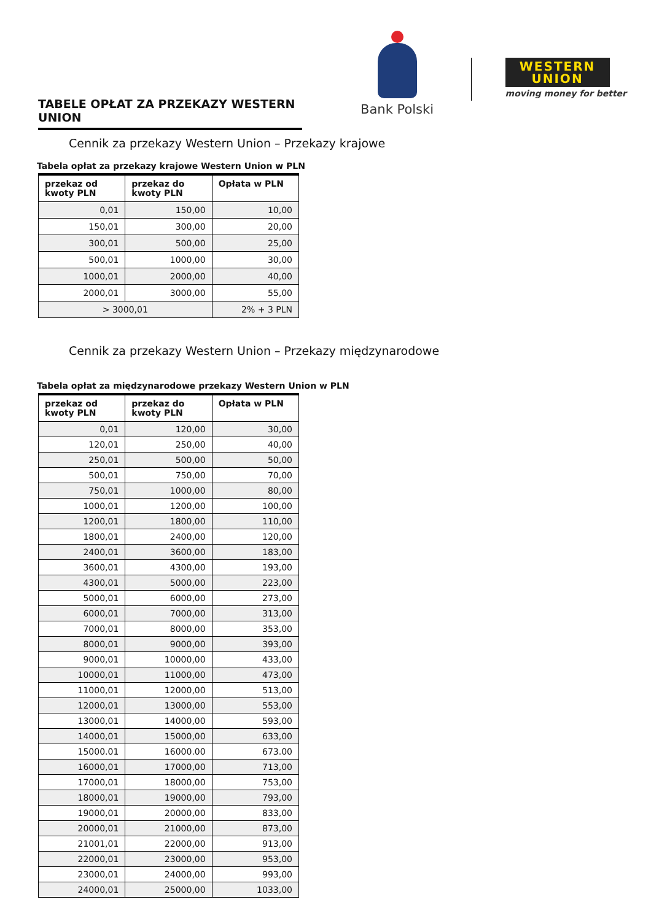TABELE OPŁAT ZA PRZEKAZY WESTERN UNION
Bank Polski
WESTERN UNION
moving money for better
Cennik za przekazy Western Union – Przekazy krajowe
Tabela opłat za przekazy krajowe Western Union w PLN
| przekaz od kwoty PLN | przekaz do kwoty PLN | Opłata w PLN |
| --- | --- | --- |
| 0,01 | 150,00 | 10,00 |
| 150,01 | 300,00 | 20,00 |
| 300,01 | 500,00 | 25,00 |
| 500,01 | 1000,00 | 30,00 |
| 1000,01 | 2000,00 | 40,00 |
| 2000,01 | 3000,00 | 55,00 |
| > 3000,01 | | 2% + 3 PLN |
Cennik za przekazy Western Union – Przekazy międzynarodowe
Tabela opłat za międzynarodowe przekazy Western Union w PLN
| przekaz od kwoty PLN | przekaz do kwoty PLN | Opłata w PLN |
| --- | --- | --- |
| 0,01 | 120,00 | 30,00 |
| 120,01 | 250,00 | 40,00 |
| 250,01 | 500,00 | 50,00 |
| 500,01 | 750,00 | 70,00 |
| 750,01 | 1000,00 | 80,00 |
| 1000,01 | 1200,00 | 100,00 |
| 1200,01 | 1800,00 | 110,00 |
| 1800,01 | 2400,00 | 120,00 |
| 2400,01 | 3600,00 | 183,00 |
| 3600,01 | 4300,00 | 193,00 |
| 4300,01 | 5000,00 | 223,00 |
| 5000,01 | 6000,00 | 273,00 |
| 6000,01 | 7000,00 | 313,00 |
| 7000,01 | 8000,00 | 353,00 |
| 8000,01 | 9000,00 | 393,00 |
| 9000,01 | 10000,00 | 433,00 |
| 10000,01 | 11000,00 | 473,00 |
| 11000,01 | 12000,00 | 513,00 |
| 12000,01 | 13000,00 | 553,00 |
| 13000,01 | 14000,00 | 593,00 |
| 14000,01 | 15000,00 | 633,00 |
| 15000.01 | 16000.00 | 673.00 |
| 16000,01 | 17000,00 | 713,00 |
| 17000,01 | 18000,00 | 753,00 |
| 18000,01 | 19000,00 | 793,00 |
| 19000,01 | 20000,00 | 833,00 |
| 20000,01 | 21000,00 | 873,00 |
| 21001,01 | 22000,00 | 913,00 |
| 22000,01 | 23000,00 | 953,00 |
| 23000,01 | 24000,00 | 993,00 |
| 24000,01 | 25000,00 | 1033,00 |